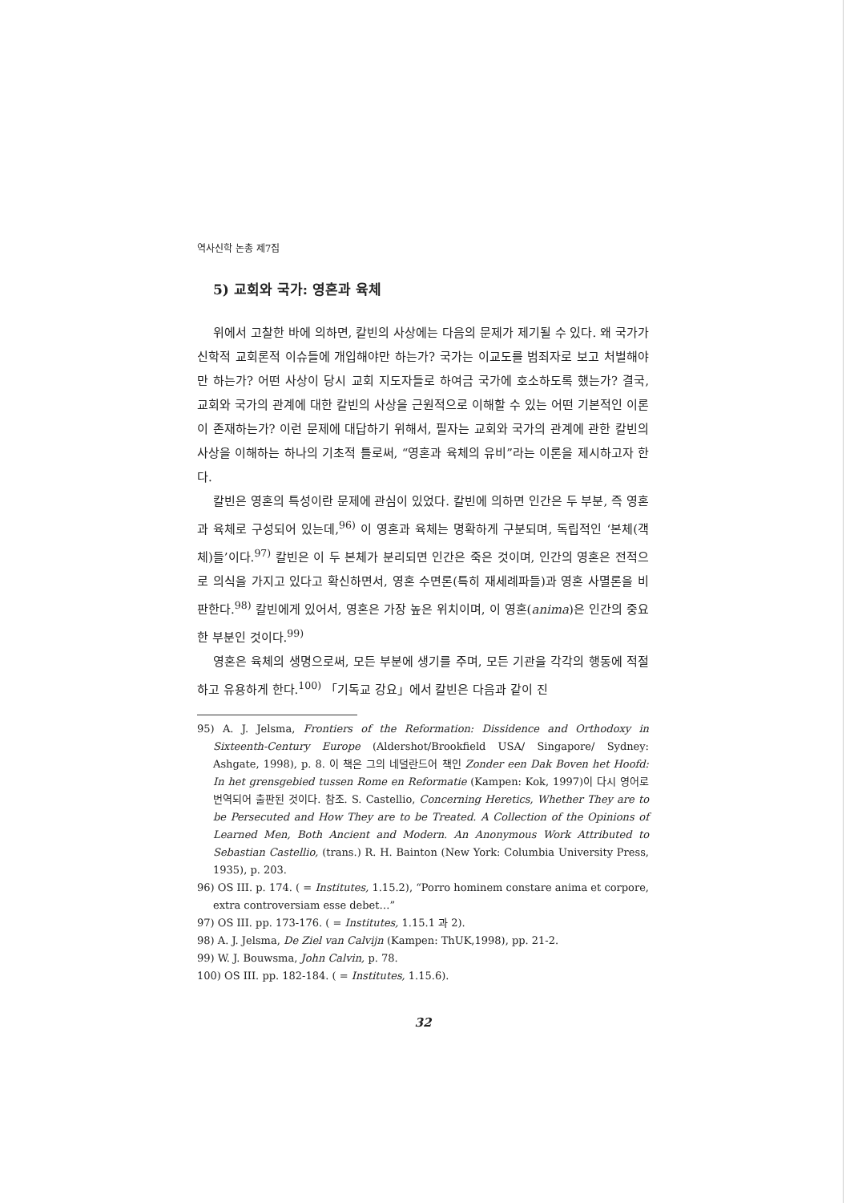역사신학 논총 제7집
5) 교회와 국가: 영혼과 육체
위에서 고찰한 바에 의하면, 칼빈의 사상에는 다음의 문제가 제기될 수 있다. 왜 국가가 신학적 교회론적 이슈들에 개입해야만 하는가? 국가는 이교도를 범죄자로 보고 처벌해야만 하는가? 어떤 사상이 당시 교회 지도자들로 하여금 국가에 호소하도록 했는가? 결국, 교회와 국가의 관계에 대한 칼빈의 사상을 근원적으로 이해할 수 있는 어떤 기본적인 이론이 존재하는가? 이런 문제에 대답하기 위해서, 필자는 교회와 국가의 관계에 관한 칼빈의 사상을 이해하는 하나의 기초적 틀로써, “영혼과 육체의 유비”라는 이론을 제시하고자 한다.
칼빈은 영혼의 특성이란 문제에 관심이 있었다. 칼빈에 의하면 인간은 두 부분, 즉 영혼과 육체로 구성되어 있는데,<sup>96)</sup> 이 영혼과 육체는 명확하게 구분되며, 독립적인 ‘본체(객체)들’이다.<sup>97)</sup> 칼빈은 이 두 본체가 분리되면 인간은 죽은 것이며, 인간의 영혼은 전적으로 의식을 가지고 있다고 확신하면서, 영혼 수면론(특히 재세례파들)과 영혼 사멸론을 비판한다.<sup>98)</sup> 칼빈에게 있어서, 영혼은 가장 높은 위치이며, 이 영혼(anima)은 인간의 중요한 부분인 것이다.<sup>99)</sup>
영혼은 육체의 생명으로써, 모든 부분에 생기를 주며, 모든 기관을 각각의 행동에 적절하고 유용하게 한다.<sup>100)</sup> 「기독교 강요」에서 칼빈은 다음과 같이 진
95) A. J. Jelsma, Frontiers of the Reformation: Dissidence and Orthodoxy in Sixteenth-Century Europe (Aldershot/Brookfield USA/ Singapore/ Sydney: Ashgate, 1998), p. 8. 이 책은 그의 네덜란드어 책인 Zonder een Dak Boven het Hoofd: In het grensgebied tussen Rome en Reformatie (Kampen: Kok, 1997)이 다시 영어로 번역되어 출판된 것이다. 참조. S. Castellio, Concerning Heretics, Whether They are to be Persecuted and How They are to be Treated. A Collection of the Opinions of Learned Men, Both Ancient and Modern. An Anonymous Work Attributed to Sebastian Castellio, (trans.) R. H. Bainton (New York: Columbia University Press, 1935), p. 203.
96) OS III. p. 174. ( = Institutes, 1.15.2), “Porro hominem constare anima et corpore, extra controversiam esse debet…”
97) OS III. pp. 173-176. ( = Institutes, 1.15.1 과 2).
98) A. J. Jelsma, De Ziel van Calvijn (Kampen: ThUK,1998), pp. 21-2.
99) W. J. Bouwsma, John Calvin, p. 78.
100) OS III. pp. 182-184. ( = Institutes, 1.15.6).
32